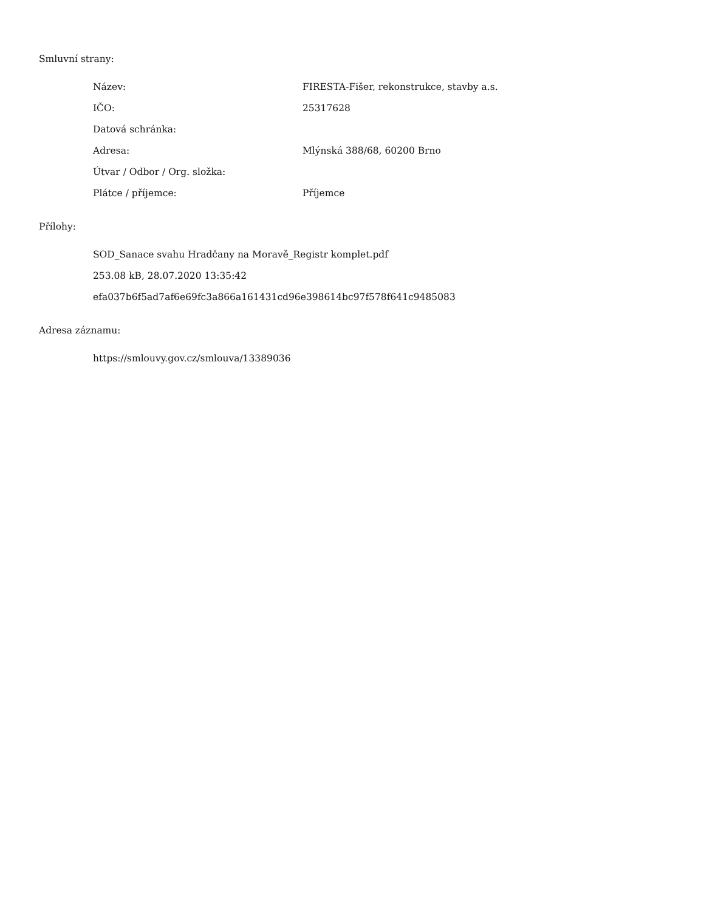Smluvní strany:
| Název: | FIRESTA-Fišer, rekonstrukce, stavby a.s. |
| IČO: | 25317628 |
| Datová schránka: | |
| Adresa: | Mlýnská 388/68, 60200 Brno |
| Útvar / Odbor / Org. složka: | |
| Plátce / příjemce: | Příjemce |
Přílohy:
SOD_Sanace svahu Hradčany na Moravě_Registr komplet.pdf
253.08 kB, 28.07.2020 13:35:42
efa037b6f5ad7af6e69fc3a866a161431cd96e398614bc97f578f641c9485083
Adresa záznamu:
https://smlouvy.gov.cz/smlouva/13389036